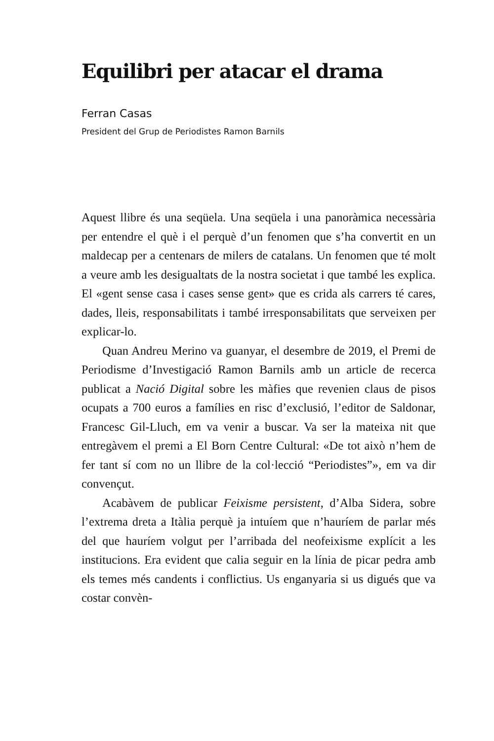Equilibri per atacar el drama
Ferran Casas
President del Grup de Periodistes Ramon Barnils
Aquest llibre és una seqüela. Una seqüela i una panoràmica necessària per entendre el què i el perquè d’un fenomen que s’ha convertit en un maldecap per a centenars de milers de catalans. Un fenomen que té molt a veure amb les desigualtats de la nostra societat i que també les explica. El «gent sense casa i cases sense gent» que es crida als carrers té cares, dades, lleis, responsabilitats i també irresponsabilitats que serveixen per explicar-lo.
Quan Andreu Merino va guanyar, el desembre de 2019, el Premi de Periodisme d’Investigació Ramon Barnils amb un article de recerca publicat a Nació Digital sobre les màfies que revenien claus de pisos ocupats a 700 euros a famílies en risc d’exclusió, l’editor de Saldonar, Francesc Gil-Lluch, em va venir a buscar. Va ser la mateixa nit que entregàvem el premi a El Born Centre Cultural: «De tot això n’hem de fer tant sí com no un llibre de la col·lecció “Periodistes”», em va dir convençut.
Acabàvem de publicar Feixisme persistent, d’Alba Sidera, sobre l’extrema dreta a Itàlia perquè ja intuíem que n’hauríem de parlar més del que hauríem volgut per l’arribada del neofeixisme explícit a les institucions. Era evident que calia seguir en la línia de picar pedra amb els temes més candents i conflictius. Us enganyaria si us digués que va costar convèn-